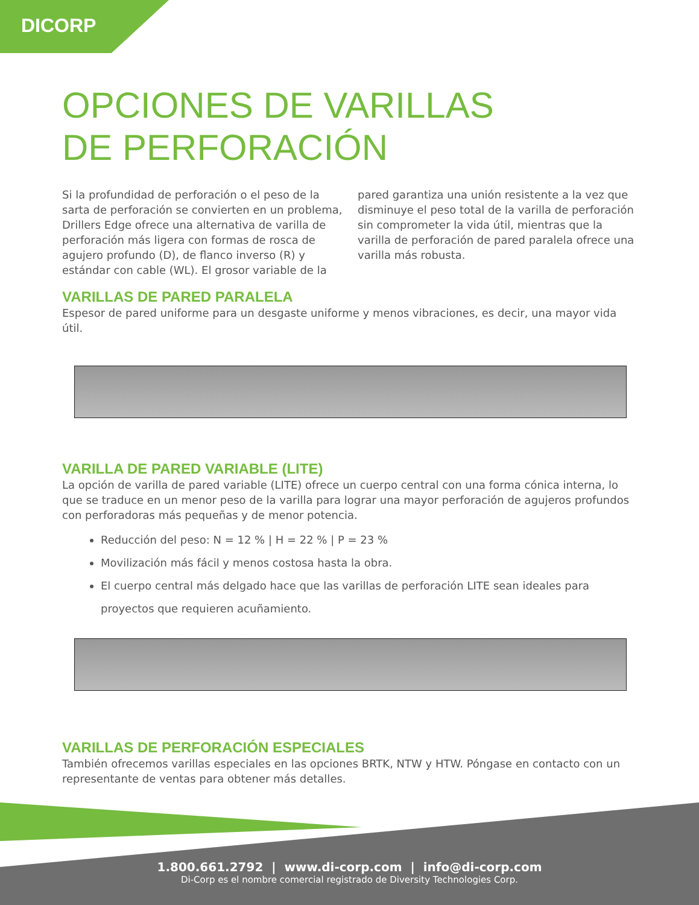DICORP
OPCIONES DE VARILLAS
DE PERFORACIÓN
Si la profundidad de perforación o el peso de la sarta de perforación se convierten en un problema, Drillers Edge ofrece una alternativa de varilla de perforación más ligera con formas de rosca de agujero profundo (D), de flanco inverso (R) y estándar con cable (WL). El grosor variable de la pared garantiza una unión resistente a la vez que disminuye el peso total de la varilla de perforación sin comprometer la vida útil, mientras que la varilla de perforación de pared paralela ofrece una varilla más robusta.
VARILLAS DE PARED PARALELA
Espesor de pared uniforme para un desgaste uniforme y menos vibraciones, es decir, una mayor vida útil.
VARILLA DE PARED VARIABLE (LITE)
La opción de varilla de pared variable (LITE) ofrece un cuerpo central con una forma cónica interna, lo que se traduce en un menor peso de la varilla para lograr una mayor perforación de agujeros profundos con perforadoras más pequeñas y de menor potencia.
Reducción del peso: N = 12 % | H = 22 % | P = 23 %
Movilización más fácil y menos costosa hasta la obra.
El cuerpo central más delgado hace que las varillas de perforación LITE sean ideales para proyectos que requieren acuñamiento.
VARILLAS DE PERFORACIÓN ESPECIALES
También ofrecemos varillas especiales en las opciones BRTK, NTW y HTW. Póngase en contacto con un representante de ventas para obtener más detalles.
1.800.661.2792 | www.di-corp.com | info@di-corp.com
Di-Corp es el nombre comercial registrado de Diversity Technologies Corp.